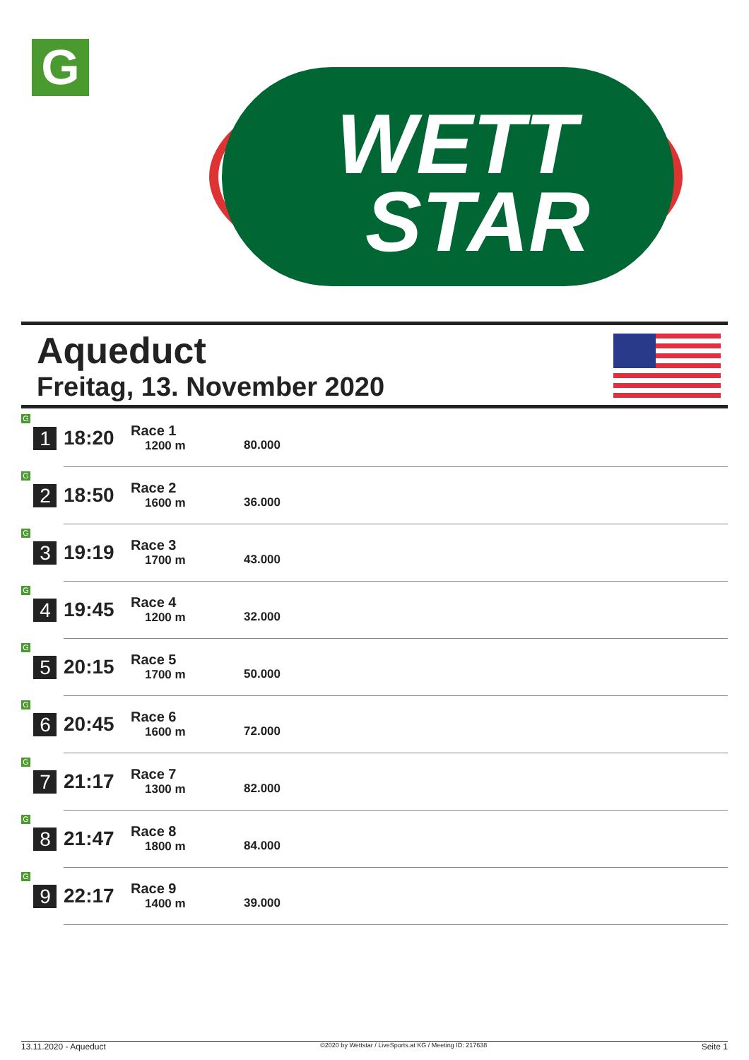G
WETT
STAR
Aqueduct
Freitag, 13. November 2020
| G 1 | 18:20 | Race 1 1200 m | 80.000 |
| G 2 | 18:50 | Race 2 1600 m | 36.000 |
| G 3 | 19:19 | Race 3 1700 m | 43.000 |
| G 4 | 19:45 | Race 4 1200 m | 32.000 |
| G 5 | 20:15 | Race 5 1700 m | 50.000 |
| G 6 | 20:45 | Race 6 1600 m | 72.000 |
| G 7 | 21:17 | Race 7 1300 m | 82.000 |
| G 8 | 21:47 | Race 8 1800 m | 84.000 |
| G 9 | 22:17 | Race 9 1400 m | 39.000 |
13.11.2020 - Aqueduct ©2020 by Wettstar / LiveSports.at KG / Meeting ID: 217638 Seite 1